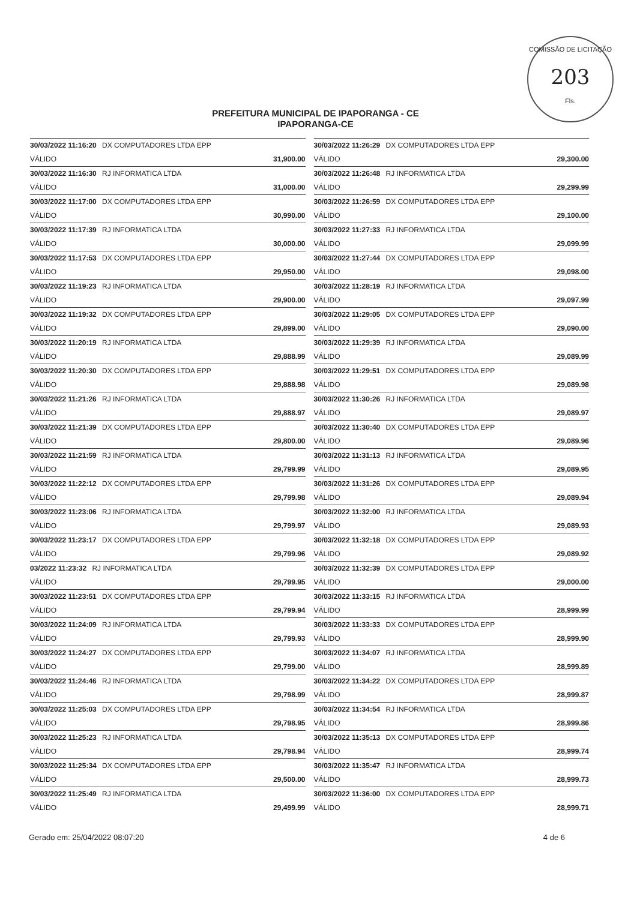COMISSÃO DE LICITAÇÃO
203
Fls.
PREFEITURA MUNICIPAL DE IPAPORANGA - CE
IPAPORANGA-CE
| 30/03/2022 11:16:20 DX COMPUTADORES LTDA EPP | |
| VÁLIDO | 31,900.00 |
| 30/03/2022 11:16:30 RJ INFORMATICA LTDA | |
| VÁLIDO | 31,000.00 |
| 30/03/2022 11:17:00 DX COMPUTADORES LTDA EPP | |
| VÁLIDO | 30,990.00 |
| 30/03/2022 11:17:39 RJ INFORMATICA LTDA | |
| VÁLIDO | 30,000.00 |
| 30/03/2022 11:17:53 DX COMPUTADORES LTDA EPP | |
| VÁLIDO | 29,950.00 |
| 30/03/2022 11:19:23 RJ INFORMATICA LTDA | |
| VÁLIDO | 29,900.00 |
| 30/03/2022 11:19:32 DX COMPUTADORES LTDA EPP | |
| VÁLIDO | 29,899.00 |
| 30/03/2022 11:20:19 RJ INFORMATICA LTDA | |
| VÁLIDO | 29,888.99 |
| 30/03/2022 11:20:30 DX COMPUTADORES LTDA EPP | |
| VÁLIDO | 29,888.98 |
| 30/03/2022 11:21:26 RJ INFORMATICA LTDA | |
| VÁLIDO | 29,888.97 |
| 30/03/2022 11:21:39 DX COMPUTADORES LTDA EPP | |
| VÁLIDO | 29,800.00 |
| 30/03/2022 11:21:59 RJ INFORMATICA LTDA | |
| VÁLIDO | 29,799.99 |
| 30/03/2022 11:22:12 DX COMPUTADORES LTDA EPP | |
| VÁLIDO | 29,799.98 |
| 30/03/2022 11:23:06 RJ INFORMATICA LTDA | |
| VÁLIDO | 29,799.97 |
| 30/03/2022 11:23:17 DX COMPUTADORES LTDA EPP | |
| VÁLIDO | 29,799.96 |
| 03/2022 11:23:32 RJ INFORMATICA LTDA | |
| VÁLIDO | 29,799.95 |
| 30/03/2022 11:23:51 DX COMPUTADORES LTDA EPP | |
| VÁLIDO | 29,799.94 |
| 30/03/2022 11:24:09 RJ INFORMATICA LTDA | |
| VÁLIDO | 29,799.93 |
| 30/03/2022 11:24:27 DX COMPUTADORES LTDA EPP | |
| VÁLIDO | 29,799.00 |
| 30/03/2022 11:24:46 RJ INFORMATICA LTDA | |
| VÁLIDO | 29,798.99 |
| 30/03/2022 11:25:03 DX COMPUTADORES LTDA EPP | |
| VÁLIDO | 29,798.95 |
| 30/03/2022 11:25:23 RJ INFORMATICA LTDA | |
| VÁLIDO | 29,798.94 |
| 30/03/2022 11:25:34 DX COMPUTADORES LTDA EPP | |
| VÁLIDO | 29,500.00 |
| 30/03/2022 11:25:49 RJ INFORMATICA LTDA | |
| VÁLIDO | 29,499.99 |
| 30/03/2022 11:26:29 DX COMPUTADORES LTDA EPP | |
| VÁLIDO | 29,300.00 |
| 30/03/2022 11:26:48 RJ INFORMATICA LTDA | |
| VÁLIDO | 29,299.99 |
| 30/03/2022 11:26:59 DX COMPUTADORES LTDA EPP | |
| VÁLIDO | 29,100.00 |
| 30/03/2022 11:27:33 RJ INFORMATICA LTDA | |
| VÁLIDO | 29,099.99 |
| 30/03/2022 11:27:44 DX COMPUTADORES LTDA EPP | |
| VÁLIDO | 29,098.00 |
| 30/03/2022 11:28:19 RJ INFORMATICA LTDA | |
| VÁLIDO | 29,097.99 |
| 30/03/2022 11:29:05 DX COMPUTADORES LTDA EPP | |
| VÁLIDO | 29,090.00 |
| 30/03/2022 11:29:39 RJ INFORMATICA LTDA | |
| VÁLIDO | 29,089.99 |
| 30/03/2022 11:29:51 DX COMPUTADORES LTDA EPP | |
| VÁLIDO | 29,089.98 |
| 30/03/2022 11:30:26 RJ INFORMATICA LTDA | |
| VÁLIDO | 29,089.97 |
| 30/03/2022 11:30:40 DX COMPUTADORES LTDA EPP | |
| VÁLIDO | 29,089.96 |
| 30/03/2022 11:31:13 RJ INFORMATICA LTDA | |
| VÁLIDO | 29,089.95 |
| 30/03/2022 11:31:26 DX COMPUTADORES LTDA EPP | |
| VÁLIDO | 29,089.94 |
| 30/03/2022 11:32:00 RJ INFORMATICA LTDA | |
| VÁLIDO | 29,089.93 |
| 30/03/2022 11:32:18 DX COMPUTADORES LTDA EPP | |
| VÁLIDO | 29,089.92 |
| 30/03/2022 11:32:39 DX COMPUTADORES LTDA EPP | |
| VÁLIDO | 29,000.00 |
| 30/03/2022 11:33:15 RJ INFORMATICA LTDA | |
| VÁLIDO | 28,999.99 |
| 30/03/2022 11:33:33 DX COMPUTADORES LTDA EPP | |
| VÁLIDO | 28,999.90 |
| 30/03/2022 11:34:07 RJ INFORMATICA LTDA | |
| VÁLIDO | 28,999.89 |
| 30/03/2022 11:34:22 DX COMPUTADORES LTDA EPP | |
| VÁLIDO | 28,999.87 |
| 30/03/2022 11:34:54 RJ INFORMATICA LTDA | |
| VÁLIDO | 28,999.86 |
| 30/03/2022 11:35:13 DX COMPUTADORES LTDA EPP | |
| VÁLIDO | 28,999.74 |
| 30/03/2022 11:35:47 RJ INFORMATICA LTDA | |
| VÁLIDO | 28,999.73 |
| 30/03/2022 11:36:00 DX COMPUTADORES LTDA EPP | |
| VÁLIDO | 28,999.71 |
Gerado em: 25/04/2022 08:07:20 4 de 6